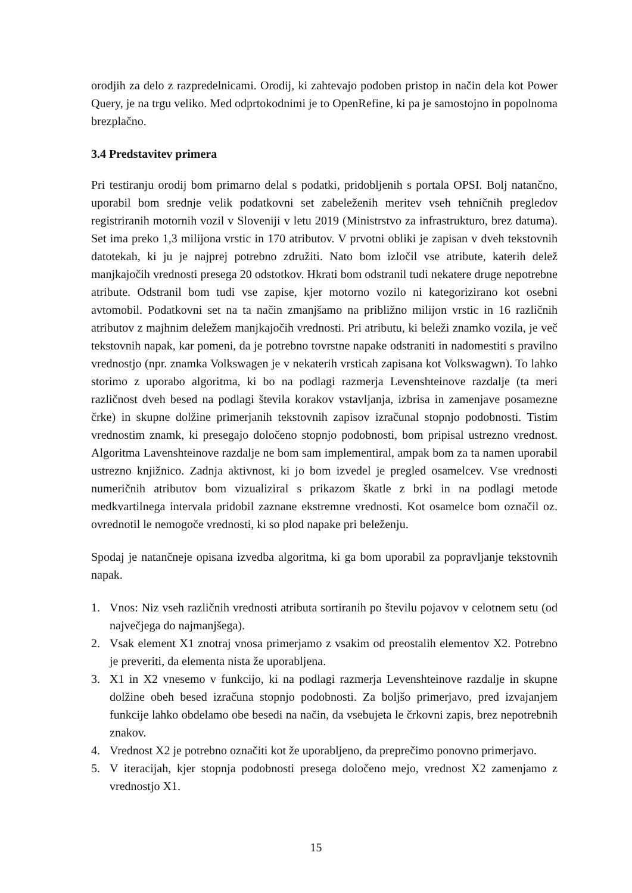orodjih za delo z razpredelnicami. Orodij, ki zahtevajo podoben pristop in način dela kot Power Query, je na trgu veliko. Med odprtokodnimi je to OpenRefine, ki pa je samostojno in popolnoma brezplačno.
3.4 Predstavitev primera
Pri testiranju orodij bom primarno delal s podatki, pridobljenih s portala OPSI. Bolj natančno, uporabil bom srednje velik podatkovni set zabeleženih meritev vseh tehničnih pregledov registriranih motornih vozil v Sloveniji v letu 2019 (Ministrstvo za infrastrukturo, brez datuma). Set ima preko 1,3 milijona vrstic in 170 atributov. V prvotni obliki je zapisan v dveh tekstovnih datotekah, ki ju je najprej potrebno združiti. Nato bom izločil vse atribute, katerih delež manjkajočih vrednosti presega 20 odstotkov. Hkrati bom odstranil tudi nekatere druge nepotrebne atribute. Odstranil bom tudi vse zapise, kjer motorno vozilo ni kategorizirano kot osebni avtomobil. Podatkovni set na ta način zmanjšamo na približno milijon vrstic in 16 različnih atributov z majhnim deležem manjkajočih vrednosti. Pri atributu, ki beleži znamko vozila, je več tekstovnih napak, kar pomeni, da je potrebno tovrstne napake odstraniti in nadomestiti s pravilno vrednostjo (npr. znamka Volkswagen je v nekaterih vrsticah zapisana kot Volkswagwn). To lahko storimo z uporabo algoritma, ki bo na podlagi razmerja Levenshteinove razdalje (ta meri različnost dveh besed na podlagi števila korakov vstavljanja, izbrisa in zamenjave posamezne črke) in skupne dolžine primerjanih tekstovnih zapisov izračunal stopnjo podobnosti. Tistim vrednostim znamk, ki presegajo določeno stopnjo podobnosti, bom pripisal ustrezno vrednost. Algoritma Lavenshteinove razdalje ne bom sam implementiral, ampak bom za ta namen uporabil ustrezno knjižnico. Zadnja aktivnost, ki jo bom izvedel je pregled osamelcev. Vse vrednosti numeričnih atributov bom vizualiziral s prikazom škatle z brki in na podlagi metode medkvartilnega intervala pridobil zaznane ekstremne vrednosti. Kot osamelce bom označil oz. ovrednotil le nemogoče vrednosti, ki so plod napake pri beleženju.
Spodaj je natančneje opisana izvedba algoritma, ki ga bom uporabil za popravljanje tekstovnih napak.
1. Vnos: Niz vseh različnih vrednosti atributa sortiranih po številu pojavov v celotnem setu (od največjega do najmanjšega).
2. Vsak element X1 znotraj vnosa primerjamo z vsakim od preostalih elementov X2. Potrebno je preveriti, da elementa nista že uporabljena.
3. X1 in X2 vnesemo v funkcijo, ki na podlagi razmerja Levenshteinove razdalje in skupne dolžine obeh besed izračuna stopnjo podobnosti. Za boljšo primerjavo, pred izvajanjem funkcije lahko obdelamo obe besedi na način, da vsebujeta le črkovni zapis, brez nepotrebnih znakov.
4. Vrednost X2 je potrebno označiti kot že uporabljeno, da preprečimo ponovno primerjavo.
5. V iteracijah, kjer stopnja podobnosti presega določeno mejo, vrednost X2 zamenjamo z vrednostjo X1.
15